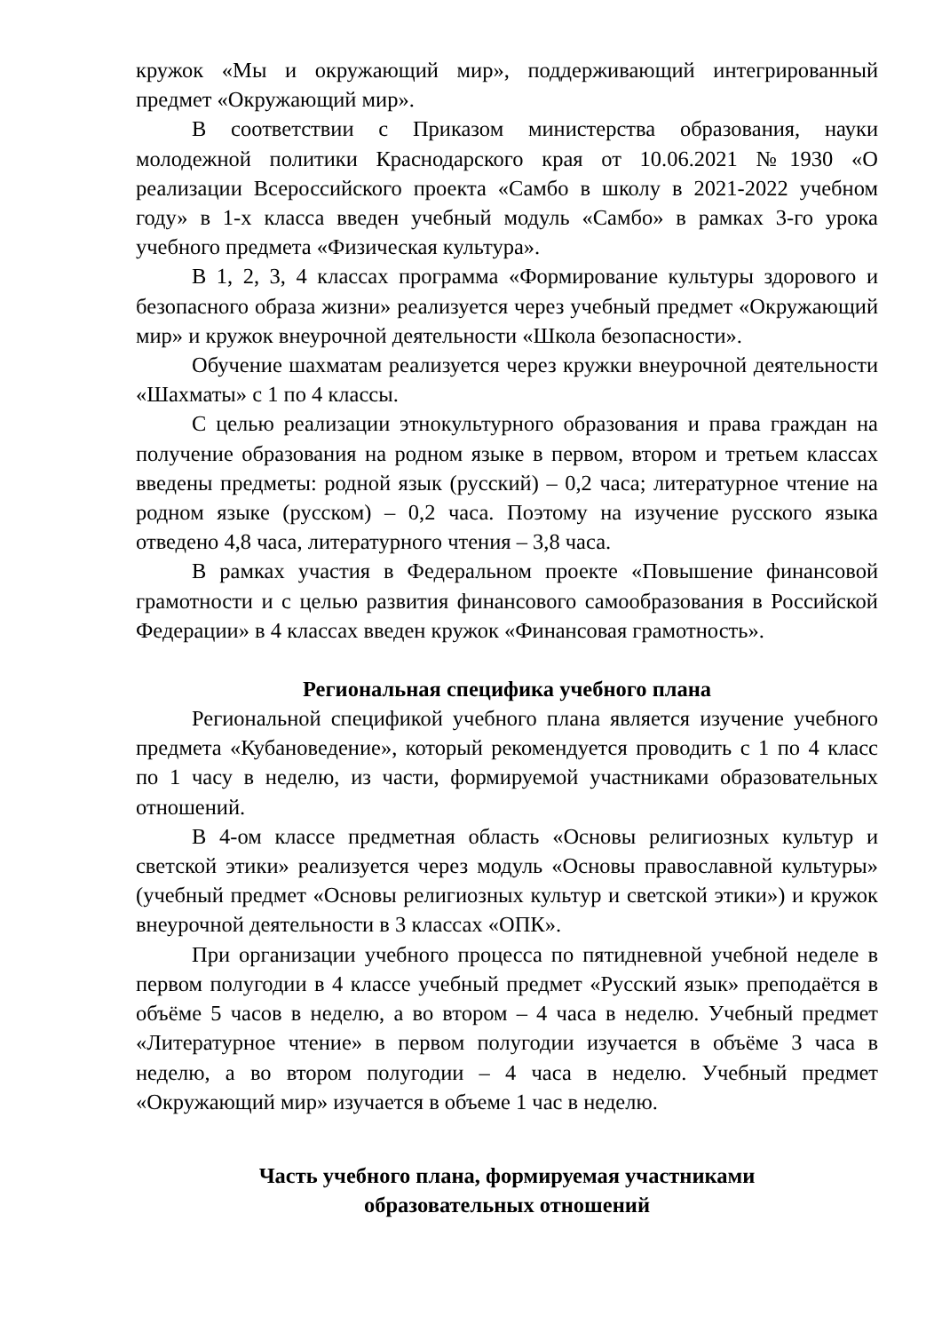кружок «Мы и окружающий мир», поддерживающий интегрированный предмет «Окружающий мир».
В соответствии с Приказом министерства образования, науки молодежной политики Краснодарского края от 10.06.2021 №1930 «О реализации Всероссийского проекта «Самбо в школу в 2021-2022 учебном году» в 1-х класса введен учебный модуль «Самбо» в рамках 3-го урока учебного предмета «Физическая культура».
В 1, 2, 3, 4 классах программа «Формирование культуры здорового и безопасного образа жизни» реализуется через учебный предмет «Окружающий мир» и кружок внеурочной деятельности «Школа безопасности».
Обучение шахматам реализуется через кружки внеурочной деятельности «Шахматы» с 1 по 4 классы.
С целью реализации этнокультурного образования и права граждан на получение образования на родном языке в первом, втором и третьем классах введены предметы: родной язык (русский) – 0,2 часа; литературное чтение на родном языке (русском) – 0,2 часа. Поэтому на изучение русского языка отведено 4,8 часа, литературного чтения – 3,8 часа.
В рамках участия в Федеральном проекте «Повышение финансовой грамотности и с целью развития финансового самообразования в Российской Федерации» в 4 классах введен кружок «Финансовая грамотность».
Региональная специфика учебного плана
Региональной спецификой учебного плана является изучение учебного предмета «Кубановедение», который рекомендуется проводить с 1 по 4 класс по 1 часу в неделю, из части, формируемой участниками образовательных отношений.
В 4-ом классе предметная область «Основы религиозных культур и светской этики» реализуется через модуль «Основы православной культуры» (учебный предмет «Основы религиозных культур и светской этики») и кружок внеурочной деятельности в 3 классах «ОПК».
При организации учебного процесса по пятидневной учебной неделе в первом полугодии в 4 классе учебный предмет «Русский язык» преподаётся в объёме 5 часов в неделю, а во втором – 4 часа в неделю. Учебный предмет «Литературное чтение» в первом полугодии изучается в объёме 3 часа в неделю, а во втором полугодии – 4 часа в неделю. Учебный предмет «Окружающий мир» изучается в объеме 1 час в неделю.
Часть учебного плана, формируемая участниками
образовательных отношений